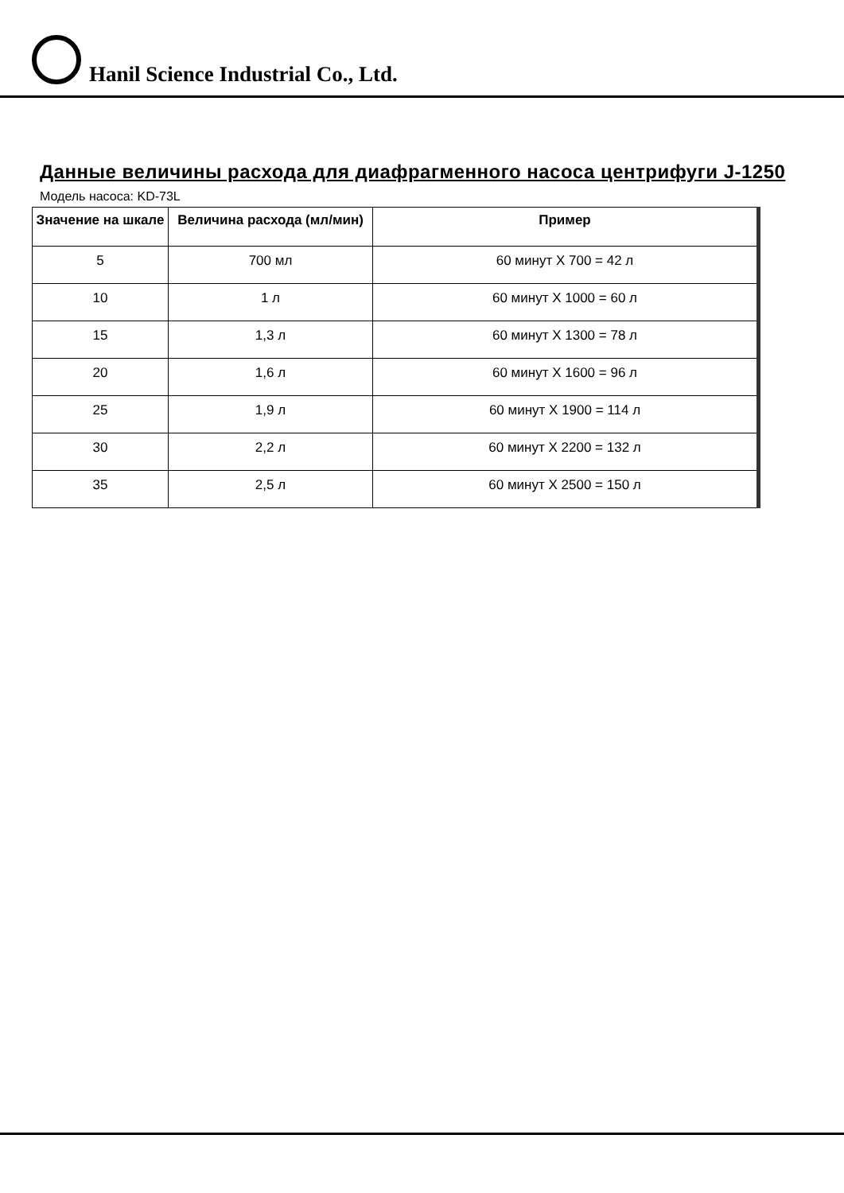Hanil Science Industrial Co., Ltd.
Данные величины расхода для диафрагменного насоса центрифуги J-1250
Модель насоса: KD-73L
| Значение на шкале | Величина расхода (мл/мин) | Пример |
| --- | --- | --- |
| 5 | 700 мл | 60 минут X 700 = 42 л |
| 10 | 1 л | 60 минут X 1000 = 60 л |
| 15 | 1,3 л | 60 минут X 1300 = 78 л |
| 20 | 1,6 л | 60 минут X 1600 = 96 л |
| 25 | 1,9 л | 60 минут X 1900 = 114 л |
| 30 | 2,2 л | 60 минут X 2200 = 132 л |
| 35 | 2,5 л | 60 минут X 2500 = 150 л |